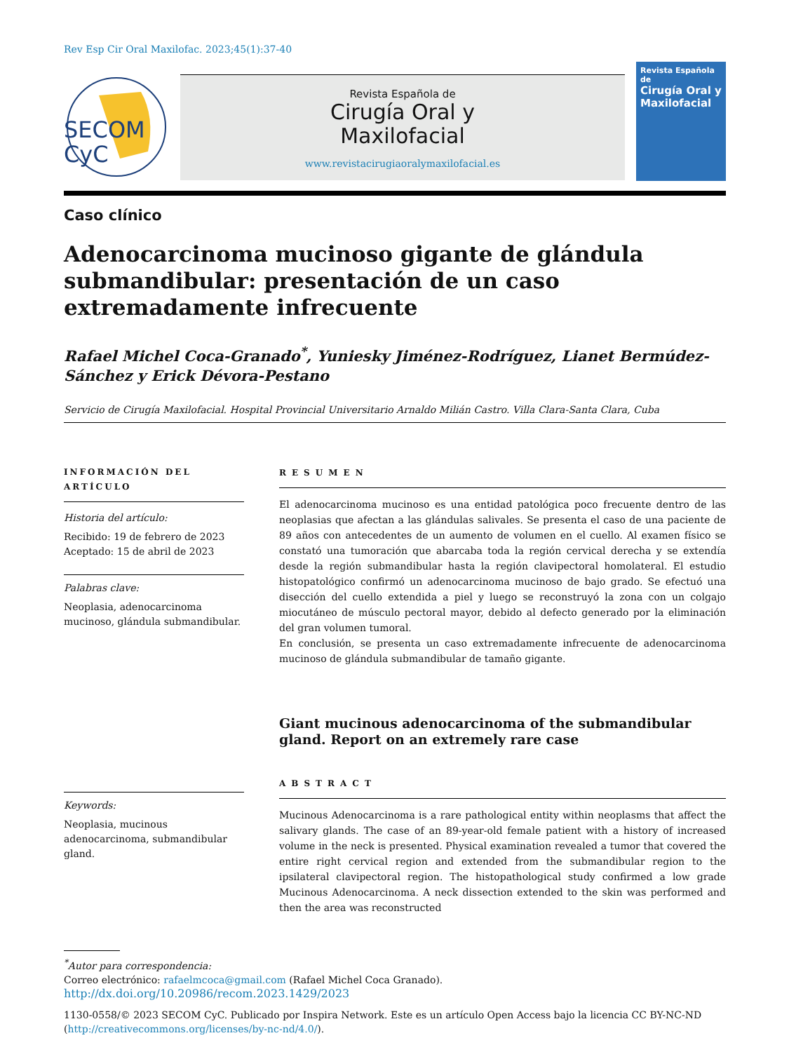Rev Esp Cir Oral Maxilofac. 2023;45(1):37-40
SECOM
CyC
Revista Española de
Cirugía Oral y
Maxilofacial
www.revistacirugiaoralymaxilofacial.es
Revista Española de
Cirugía Oral y Maxilofacial
Caso clínico
Adenocarcinoma mucinoso gigante de glándula submandibular: presentación de un caso extremadamente infrecuente
Rafael Michel Coca-Granado<sup>*</sup>, Yuniesky Jiménez-Rodríguez, Lianet Bermúdez-Sánchez y Erick Dévora-Pestano
Servicio de Cirugía Maxilofacial. Hospital Provincial Universitario Arnaldo Milián Castro. Villa Clara-Santa Clara, Cuba
INFORMACIÓN DEL ARTÍCULO
Historia del artículo:
Recibido: 19 de febrero de 2023
Aceptado: 15 de abril de 2023
Palabras clave:
Neoplasia, adenocarcinoma mucinoso, glándula submandibular.
Keywords:
Neoplasia, mucinous adenocarcinoma, submandibular gland.
RESUMEN
El adenocarcinoma mucinoso es una entidad patológica poco frecuente dentro de las neoplasias que afectan a las glándulas salivales. Se presenta el caso de una paciente de 89 años con antecedentes de un aumento de volumen en el cuello. Al examen físico se constató una tumoración que abarcaba toda la región cervical derecha y se extendía desde la región submandibular hasta la región clavipectoral homolateral. El estudio histopatológico confirmó un adenocarcinoma mucinoso de bajo grado. Se efectuó una disección del cuello extendida a piel y luego se reconstruyó la zona con un colgajo miocutáneo de músculo pectoral mayor, debido al defecto generado por la eliminación del gran volumen tumoral.
En conclusión, se presenta un caso extremadamente infrecuente de adenocarcinoma mucinoso de glándula submandibular de tamaño gigante.
Giant mucinous adenocarcinoma of the submandibular gland. Report on an extremely rare case
ABSTRACT
Mucinous Adenocarcinoma is a rare pathological entity within neoplasms that affect the salivary glands. The case of an 89-year-old female patient with a history of increased volume in the neck is presented. Physical examination revealed a tumor that covered the entire right cervical region and extended from the submandibular region to the ipsilateral clavipectoral region. The histopathological study confirmed a low grade Mucinous Adenocarcinoma. A neck dissection extended to the skin was performed and then the area was reconstructed
<sup>*</sup> Autor para correspondencia:
Correo electrónico: rafaelmcoca@gmail.com (Rafael Michel Coca Granado).
http://dx.doi.org/10.20986/recom.2023.1429/2023
1130-0558/© 2023 SECOM CyC. Publicado por Inspira Network. Este es un artículo Open Access bajo la licencia CC BY-NC-ND (http://creativecommons.org/licenses/by-nc-nd/4.0/).